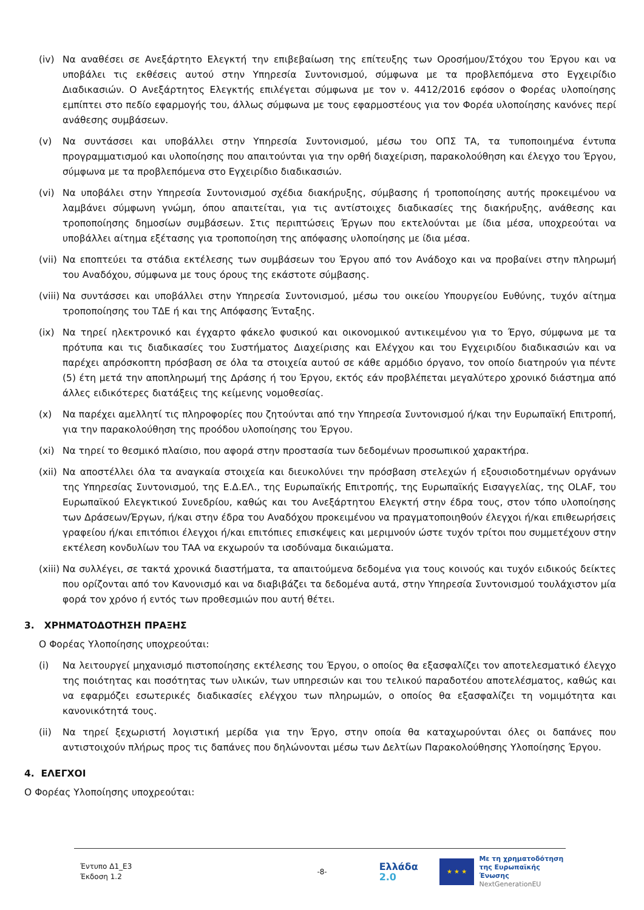(iv) Να αναθέσει σε Ανεξάρτητο Ελεγκτή την επιβεβαίωση της επίτευξης των Οροσήμου/Στόχου του Έργου και να υποβάλει τις εκθέσεις αυτού στην Υπηρεσία Συντονισμού, σύμφωνα με τα προβλεπόμενα στο Εγχειρίδιο Διαδικασιών. Ο Ανεξάρτητος Ελεγκτής επιλέγεται σύμφωνα με τον ν. 4412/2016 εφόσον ο Φορέας υλοποίησης εμπίπτει στο πεδίο εφαρμογής του, άλλως σύμφωνα με τους εφαρμοστέους για τον Φορέα υλοποίησης κανόνες περί ανάθεσης συμβάσεων.
(v) Να συντάσσει και υποβάλλει στην Υπηρεσία Συντονισμού, μέσω του ΟΠΣ ΤΑ, τα τυποποιημένα έντυπα προγραμματισμού και υλοποίησης που απαιτούνται για την ορθή διαχείριση, παρακολούθηση και έλεγχο του Έργου, σύμφωνα με τα προβλεπόμενα στο Εγχειρίδιο διαδικασιών.
(vi) Να υποβάλει στην Υπηρεσία Συντονισμού σχέδια διακήρυξης, σύμβασης ή τροποποίησης αυτής προκειμένου να λαμβάνει σύμφωνη γνώμη, όπου απαιτείται, για τις αντίστοιχες διαδικασίες της διακήρυξης, ανάθεσης και τροποποίησης δημοσίων συμβάσεων. Στις περιπτώσεις Έργων που εκτελούνται με ίδια μέσα, υποχρεούται να υποβάλλει αίτημα εξέτασης για τροποποίηση της απόφασης υλοποίησης με ίδια μέσα.
(vii) Να εποπτεύει τα στάδια εκτέλεσης των συμβάσεων του Έργου από τον Ανάδοχο και να προβαίνει στην πληρωμή του Αναδόχου, σύμφωνα με τους όρους της εκάστοτε σύμβασης.
(viii) Να συντάσσει και υποβάλλει στην Υπηρεσία Συντονισμού, μέσω του οικείου Υπουργείου Ευθύνης, τυχόν αίτημα τροποποίησης του ΤΔΕ ή και της Απόφασης Ένταξης.
(ix) Να τηρεί ηλεκτρονικό και έγχαρτο φάκελο φυσικού και οικονομικού αντικειμένου για το Έργο, σύμφωνα με τα πρότυπα και τις διαδικασίες του Συστήματος Διαχείρισης και Ελέγχου και του Εγχειριδίου διαδικασιών και να παρέχει απρόσκοπτη πρόσβαση σε όλα τα στοιχεία αυτού σε κάθε αρμόδιο όργανο, τον οποίο διατηρούν για πέντε (5) έτη μετά την αποπληρωμή της Δράσης ή του Έργου, εκτός εάν προβλέπεται μεγαλύτερο χρονικό διάστημα από άλλες ειδικότερες διατάξεις της κείμενης νομοθεσίας.
(x) Να παρέχει αμελλητί τις πληροφορίες που ζητούνται από την Υπηρεσία Συντονισμού ή/και την Ευρωπαϊκή Επιτροπή, για την παρακολούθηση της προόδου υλοποίησης του Έργου.
(xi) Να τηρεί το θεσμικό πλαίσιο, που αφορά στην προστασία των δεδομένων προσωπικού χαρακτήρα.
(xii) Να αποστέλλει όλα τα αναγκαία στοιχεία και διευκολύνει την πρόσβαση στελεχών ή εξουσιοδοτημένων οργάνων της Υπηρεσίας Συντονισμού, της Ε.Δ.ΕΛ., της Ευρωπαϊκής Επιτροπής, της Ευρωπαϊκής Εισαγγελίας, της OLAF, του Ευρωπαϊκού Ελεγκτικού Συνεδρίου, καθώς και του Ανεξάρτητου Ελεγκτή στην έδρα τους, στον τόπο υλοποίησης των Δράσεων/Έργων, ή/και στην έδρα του Αναδόχου προκειμένου να πραγματοποιηθούν έλεγχοι ή/και επιθεωρήσεις γραφείου ή/και επιτόπιοι έλεγχοι ή/και επιτόπιες επισκέψεις και μεριμνούν ώστε τυχόν τρίτοι που συμμετέχουν στην εκτέλεση κονδυλίων του ΤΑΑ να εκχωρούν τα ισοδύναμα δικαιώματα.
(xiii) Να συλλέγει, σε τακτά χρονικά διαστήματα, τα απαιτούμενα δεδομένα για τους κοινούς και τυχόν ειδικούς δείκτες που ορίζονται από τον Κανονισμό και να διαβιβάζει τα δεδομένα αυτά, στην Υπηρεσία Συντονισμού τουλάχιστον μία φορά τον χρόνο ή εντός των προθεσμιών που αυτή θέτει.
3. ΧΡΗΜΑΤΟΔΟΤΗΣΗ ΠΡΑΞΗΣ
Ο Φορέας Υλοποίησης υποχρεούται:
(i) Να λειτουργεί μηχανισμό πιστοποίησης εκτέλεσης του Έργου, ο οποίος θα εξασφαλίζει τον αποτελεσματικό έλεγχο της ποιότητας και ποσότητας των υλικών, των υπηρεσιών και του τελικού παραδοτέου αποτελέσματος, καθώς και να εφαρμόζει εσωτερικές διαδικασίες ελέγχου των πληρωμών, ο οποίος θα εξασφαλίζει τη νομιμότητα και κανονικότητά τους.
(ii) Να τηρεί ξεχωριστή λογιστική μερίδα για την Έργο, στην οποία θα καταχωρούνται όλες οι δαπάνες που αντιστοιχούν πλήρως προς τις δαπάνες που δηλώνονται μέσω των Δελτίων Παρακολούθησης Υλοποίησης Έργου.
4. ΕΛΕΓΧΟΙ
Ο Φορέας Υλοποίησης υποχρεούται:
Έντυπο Δ1_Ε3
Έκδοση 1.2
-8-
Ελλάδα 2.0
★ ★ ★
Με τη χρηματοδότηση
της Ευρωπαϊκής Ένωσης
NextGenerationEU